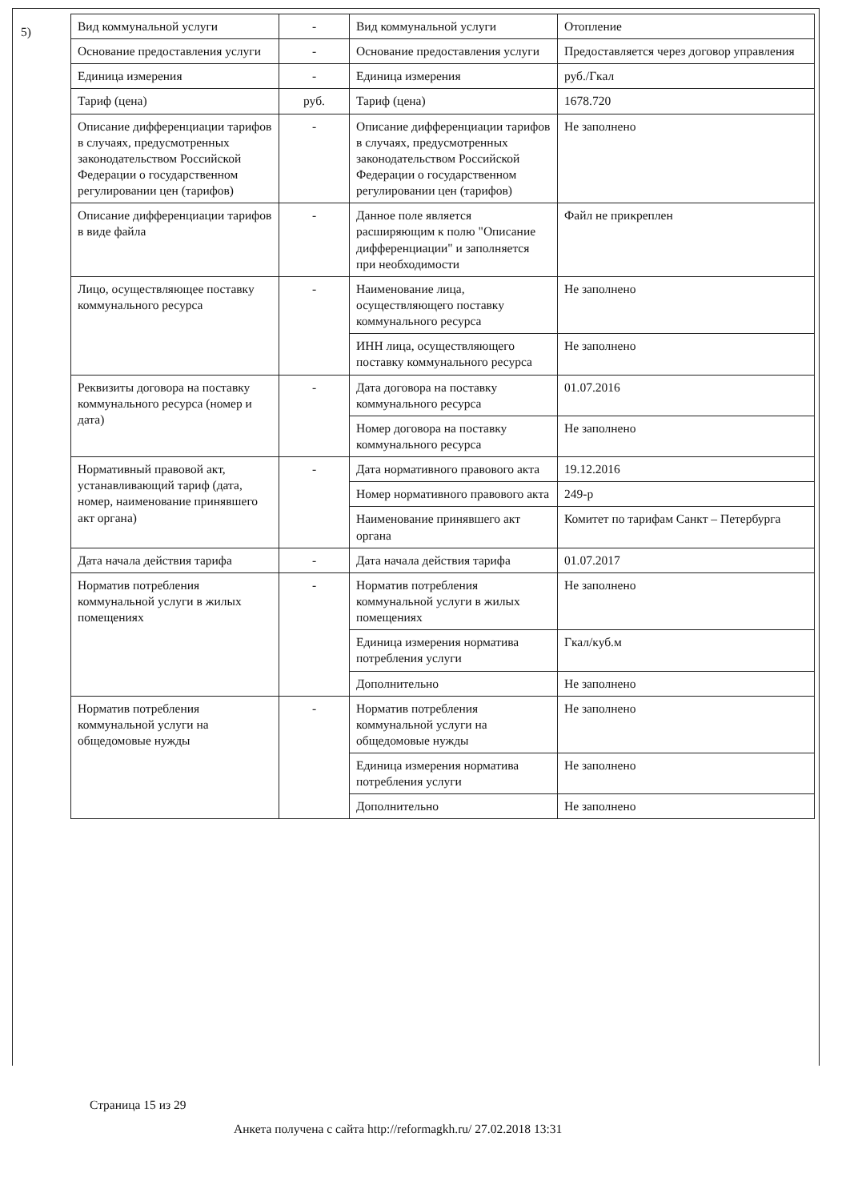5)
| Вид коммунальной услуги | - | Вид коммунальной услуги | Отопление |
| Основание предоставления услуги | - | Основание предоставления услуги | Предоставляется через договор управления |
| Единица измерения | - | Единица измерения | руб./Гкал |
| Тариф (цена) | руб. | Тариф (цена) | 1678.720 |
| Описание дифференциации тарифов в случаях, предусмотренных законодательством Российской Федерации о государственном регулировании цен (тарифов) | - | Описание дифференциации тарифов в случаях, предусмотренных законодательством Российской Федерации о государственном регулировании цен (тарифов) | Не заполнено |
| Описание дифференциации тарифов в виде файла | - | Данное поле является расширяющим к полю "Описание дифференциации" и заполняется при необходимости | Файл не прикреплен |
| Лицо, осуществляющее поставку коммунального ресурса | - | Наименование лица, осуществляющего поставку коммунального ресурса | Не заполнено |
| | | ИНН лица, осуществляющего поставку коммунального ресурса | Не заполнено |
| Реквизиты договора на поставку коммунального ресурса (номер и дата) | - | Дата договора на поставку коммунального ресурса | 01.07.2016 |
| | | Номер договора на поставку коммунального ресурса | Не заполнено |
| Нормативный правовой акт, устанавливающий тариф (дата, номер, наименование принявшего акт органа) | - | Дата нормативного правового акта | 19.12.2016 |
| | | Номер нормативного правового акта | 249-р |
| | | Наименование принявшего акт органа | Комитет по тарифам Санкт – Петербурга |
| Дата начала действия тарифа | - | Дата начала действия тарифа | 01.07.2017 |
| Норматив потребления коммунальной услуги в жилых помещениях | - | Норматив потребления коммунальной услуги в жилых помещениях | Не заполнено |
| | | Единица измерения норматива потребления услуги | Гкал/куб.м |
| | | Дополнительно | Не заполнено |
| Норматив потребления коммунальной услуги на общедомовые нужды | - | Норматив потребления коммунальной услуги на общедомовые нужды | Не заполнено |
| | | Единица измерения норматива потребления услуги | Не заполнено |
| | | Дополнительно | Не заполнено |
Страница 15 из 29
Анкета получена с сайта http://reformagkh.ru/ 27.02.2018 13:31